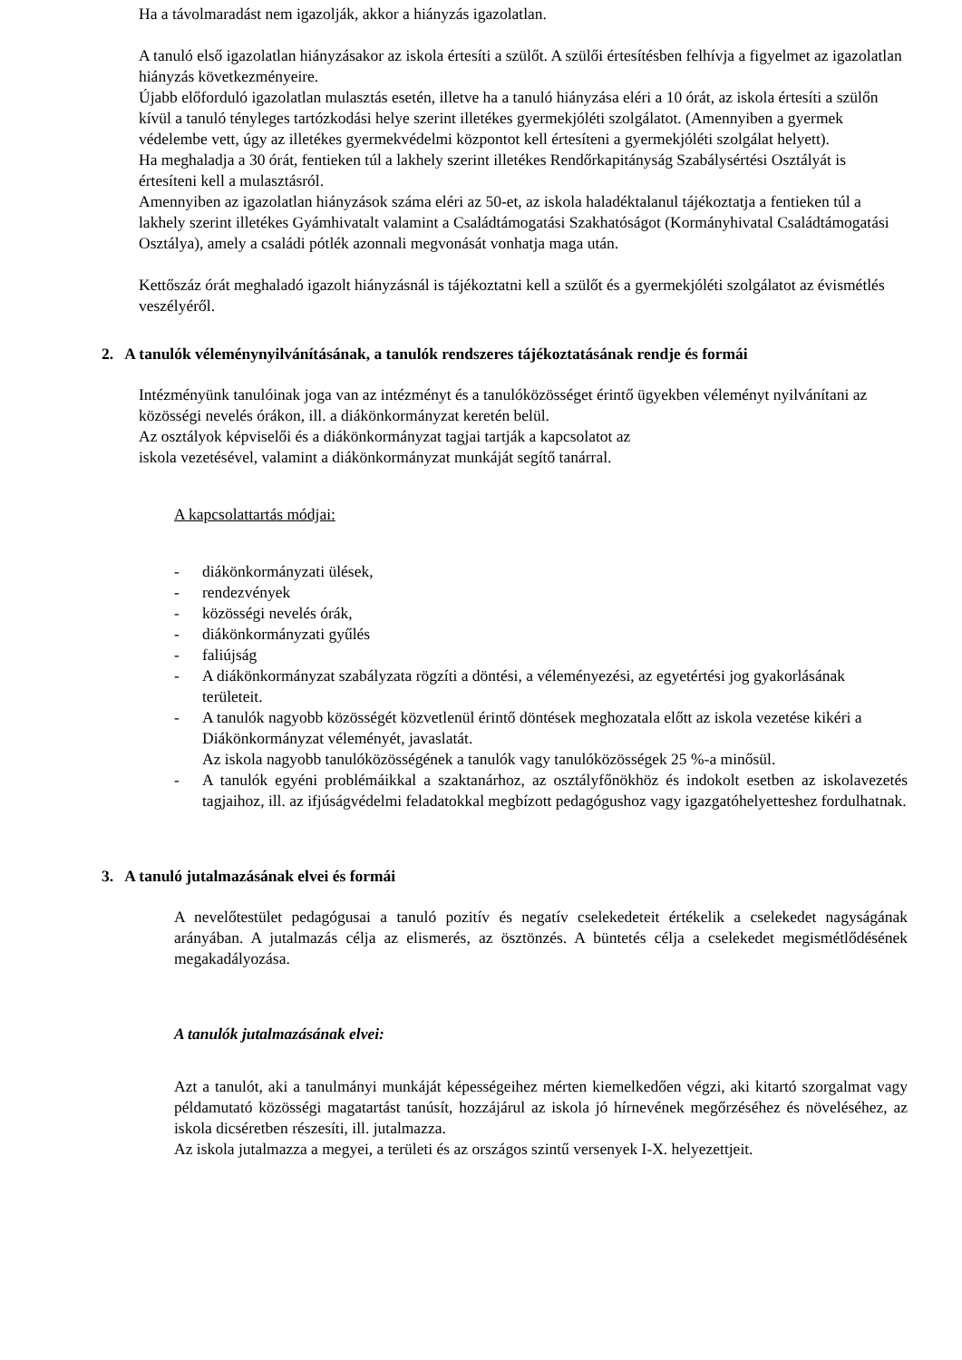Ha a távolmaradást nem igazolják, akkor a hiányzás igazolatlan.
A tanuló első igazolatlan hiányzásakor az iskola értesíti a szülőt. A szülői értesítésben felhívja a figyelmet az igazolatlan hiányzás következményeire.
Újabb előforduló igazolatlan mulasztás esetén, illetve ha a tanuló hiányzása eléri a 10 órát, az iskola értesíti a szülőn kívül a tanuló tényleges tartózkodási helye szerint illetékes gyermekjóléti szolgálatot. (Amennyiben a gyermek védelembe vett, úgy az illetékes gyermekvédelmi központot kell értesíteni a gyermekjóléti szolgálat helyett).
Ha meghaladja a 30 órát, fentieken túl a lakhely szerint illetékes Rendőrkapitányság Szabálysértési Osztályát is értesíteni kell a mulasztásról.
Amennyiben az igazolatlan hiányzások száma eléri az 50-et, az iskola haladéktalanul tájékoztatja a fentieken túl a lakhely szerint illetékes Gyámhivatalt valamint a Családtámogatási Szakhatóságot (Kormányhivatal Családtámogatási Osztálya), amely a családi pótlék azonnali megvonását vonhatja maga után.
Kettőszáz órát meghaladó igazolt hiányzásnál is tájékoztatni kell a szülőt és a gyermekjóléti szolgálatot az évismétlés veszélyéről.
2. A tanulók véleménynyilvánításának, a tanulók rendszeres tájékoztatásának rendje és formái
Intézményünk tanulóinak joga van az intézményt és a tanulóközösséget érintő ügyekben véleményt nyilvánítani az közösségi nevelés órákon, ill. a diákönkormányzat keretén belül.
Az osztályok képviselői és a diákönkormányzat tagjai tartják a kapcsolatot az
iskola vezetésével, valamint a diákönkormányzat munkáját segítő tanárral.
A kapcsolattartás módjai:
- diákönkormányzati ülések,
- rendezvények
- közösségi nevelés órák,
- diákönkormányzati gyűlés
- faliújság
- A diákönkormányzat szabályzata rögzíti a döntési, a véleményezési, az egyetértési jog gyakorlásának területeit.
- A tanulók nagyobb közösségét közvetlenül érintő döntések meghozatala előtt az iskola vezetése kikéri a Diákönkormányzat véleményét, javaslatát.
Az iskola nagyobb tanulóközösségének a tanulók vagy tanulóközösségek 25 %-a minősül.
- A tanulók egyéni problémáikkal a szaktanárhoz, az osztályfőnökhöz és indokolt esetben az iskolavezetés tagjaihoz, ill. az ifjúságvédelmi feladatokkal megbízott pedagógushoz vagy igazgatóhelyetteshez fordulhatnak.
3. A tanuló jutalmazásának elvei és formái
A nevelőtestület pedagógusai a tanuló pozitív és negatív cselekedeteit értékelik a cselekedet nagyságának arányában. A jutalmazás célja az elismerés, az ösztönzés. A büntetés célja a cselekedet megismétlődésének megakadályozása.
A tanulók jutalmazásának elvei:
Azt a tanulót, aki a tanulmányi munkáját képességeihez mérten kiemelkedően végzi, aki kitartó szorgalmat vagy példamutató közösségi magatartást tanúsít, hozzájárul az iskola jó hírnevének megőrzéséhez és növeléséhez, az iskola dicséretben részesíti, ill. jutalmazza.
Az iskola jutalmazza a megyei, a területi és az országos szintű versenyek I-X. helyezettjeit.